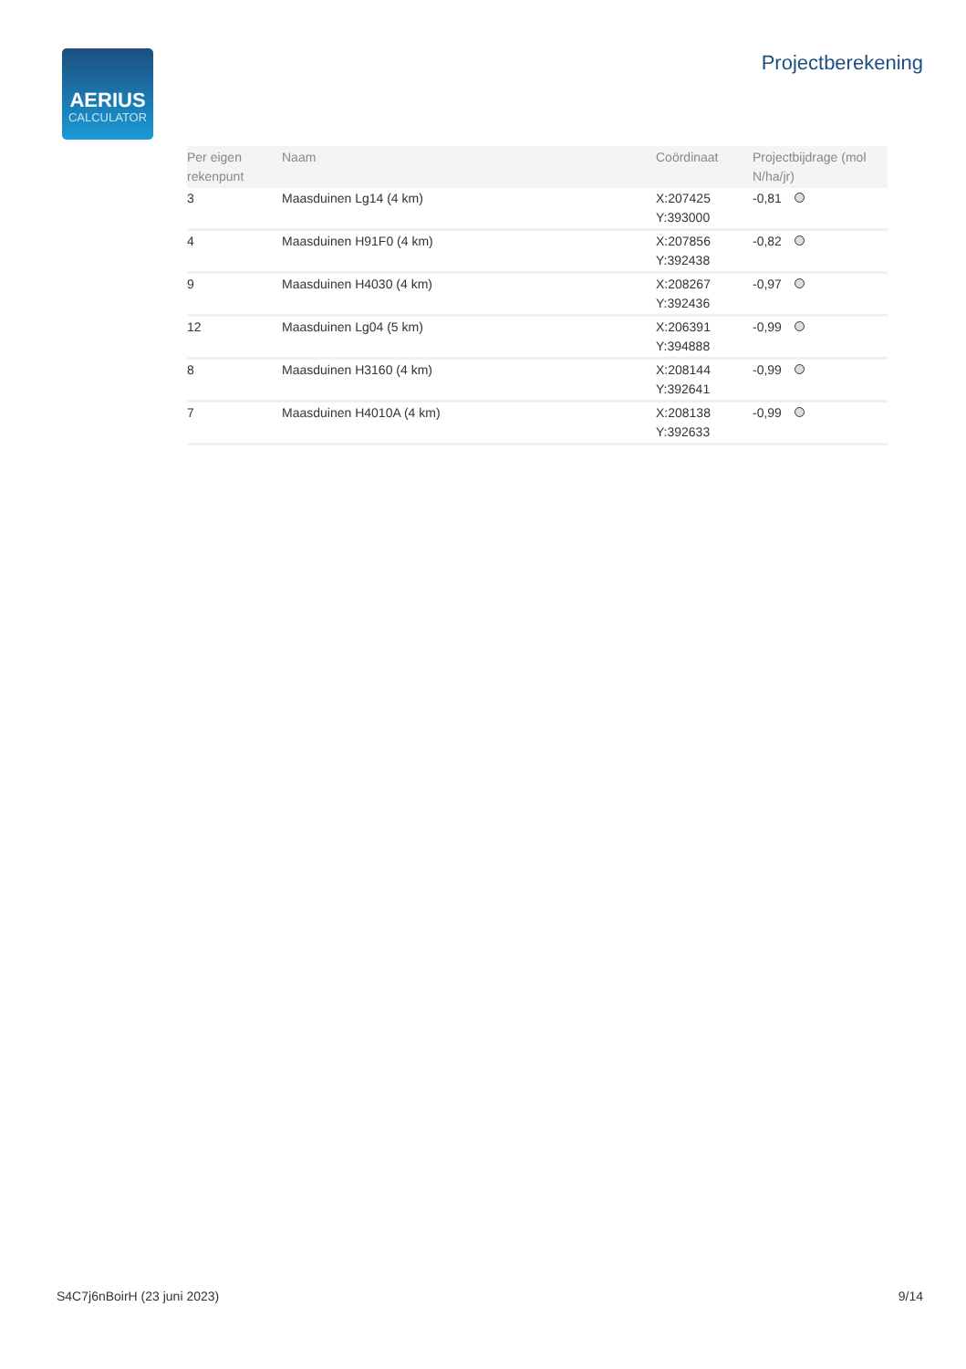AERIUS
CALCULATOR
Projectberekening
| Per eigen rekenpunt | Naam | Coördinaat | Projectbijdrage (mol N/ha/jr) |
| --- | --- | --- | --- |
| 3 | Maasduinen Lg14 (4 km) | X:207425 Y:393000 | -0,81 |
| 4 | Maasduinen H91F0 (4 km) | X:207856 Y:392438 | -0,82 |
| 9 | Maasduinen H4030 (4 km) | X:208267 Y:392436 | -0,97 |
| 12 | Maasduinen Lg04 (5 km) | X:206391 Y:394888 | -0,99 |
| 8 | Maasduinen H3160 (4 km) | X:208144 Y:392641 | -0,99 |
| 7 | Maasduinen H4010A (4 km) | X:208138 Y:392633 | -0,99 |
S4C7j6nBoirH (23 juni 2023) 9/14